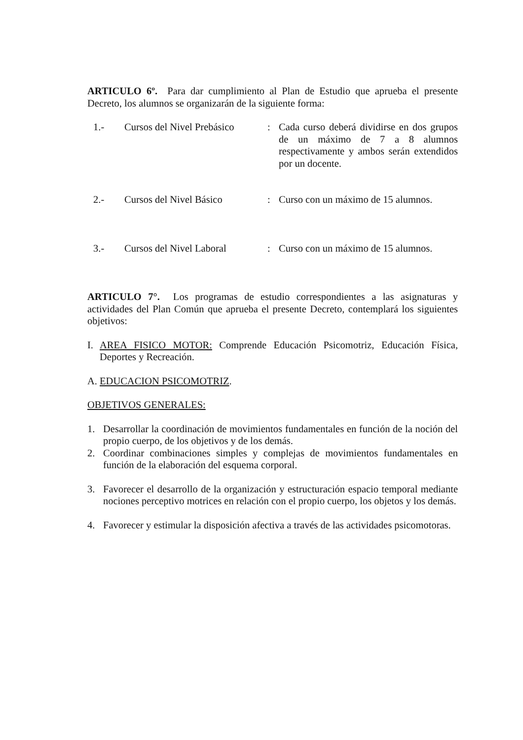ARTICULO 6º. Para dar cumplimiento al Plan de Estudio que aprueba el presente Decreto, los alumnos se organizarán de la siguiente forma:
1.- Cursos del Nivel Prebásico
: Cada curso deberá dividirse en dos grupos de un máximo de 7 a 8 alumnos respectivamente y ambos serán extendidos por un docente.
2.- Cursos del Nivel Básico : Curso con un máximo de 15 alumnos.
3.- Cursos del Nivel Laboral
: Curso con un máximo de 15 alumnos.
ARTICULO 7°. Los programas de estudio correspondientes a las asignaturas y actividades del Plan Común que aprueba el presente Decreto, contemplará los siguientes objetivos:
I. AREA FISICO MOTOR: Comprende Educación Psicomotriz, Educación Física, Deportes y Recreación.
A. EDUCACION PSICOMOTRIZ.
OBJETIVOS GENERALES:
1. Desarrollar la coordinación de movimientos fundamentales en función de la noción del propio cuerpo, de los objetivos y de los demás.
2. Coordinar combinaciones simples y complejas de movimientos fundamentales en función de la elaboración del esquema corporal.
3. Favorecer el desarrollo de la organización y estructuración espacio temporal mediante nociones perceptivo motrices en relación con el propio cuerpo, los objetos y los demás.
4. Favorecer y estimular la disposición afectiva a través de las actividades psicomotoras.